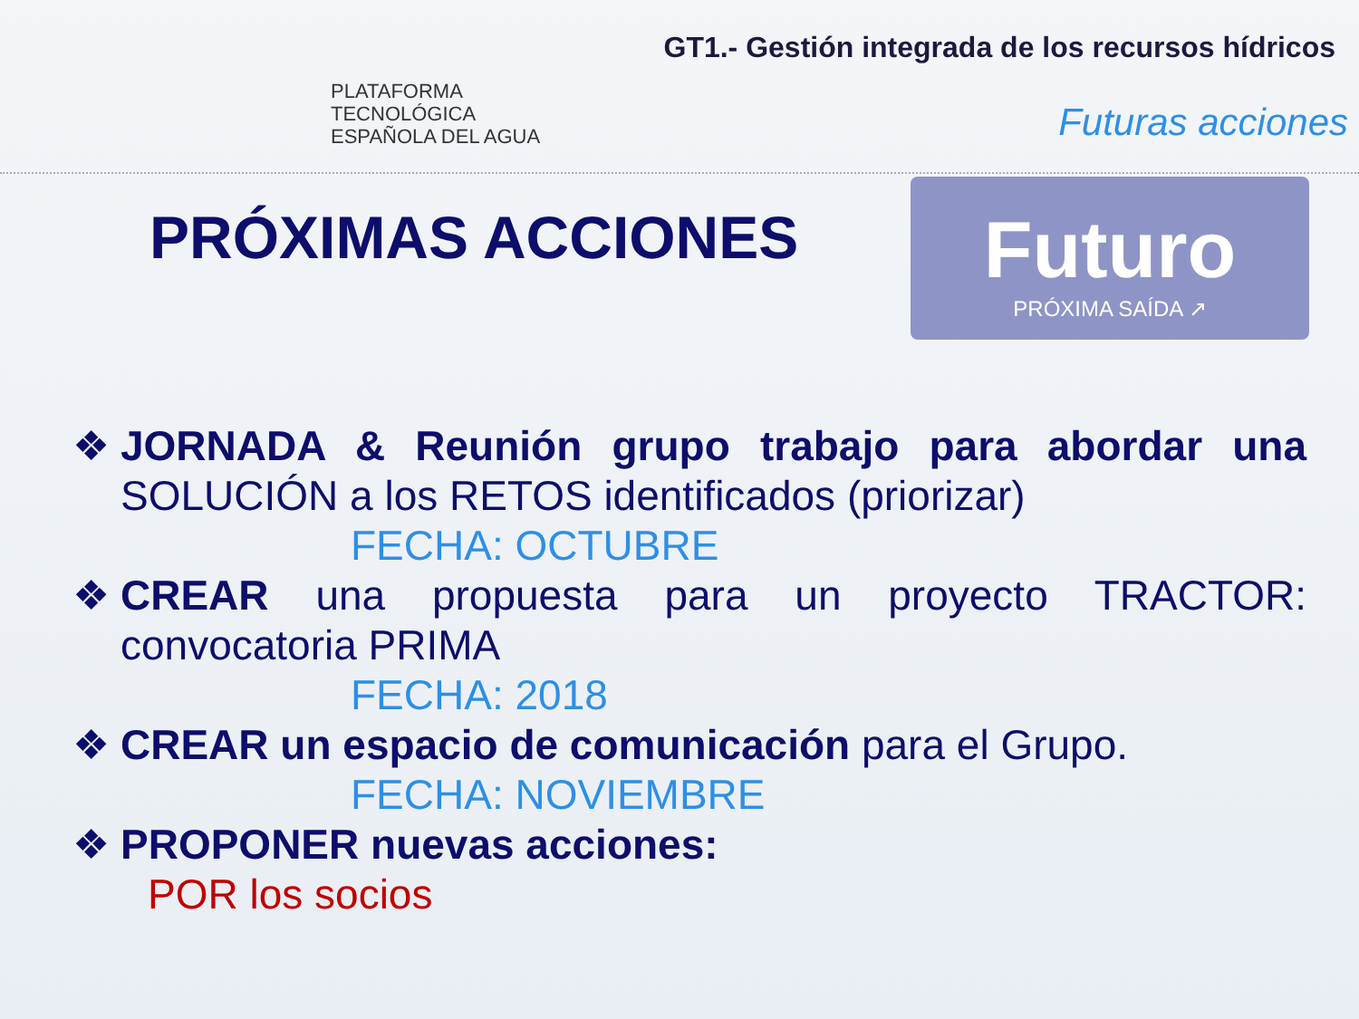PLATAFORMA
TECNOLÓGICA
ESPAÑOLA DEL AGUA
GT1.- Gestión integrada de los recursos hídricos
Futuras acciones
Futuro
PRÓXIMA SAÍDA ↗
PRÓXIMAS ACCIONES
❖ JORNADA & Reunión grupo trabajo para abordar una SOLUCIÓN a los RETOS identificados (priorizar)
FECHA: OCTUBRE
❖ CREAR una propuesta para un proyecto TRACTOR: convocatoria PRIMA
FECHA: 2018
❖ CREAR un espacio de comunicación para el Grupo.
FECHA: NOVIEMBRE
❖ PROPONER nuevas acciones:
POR los socios